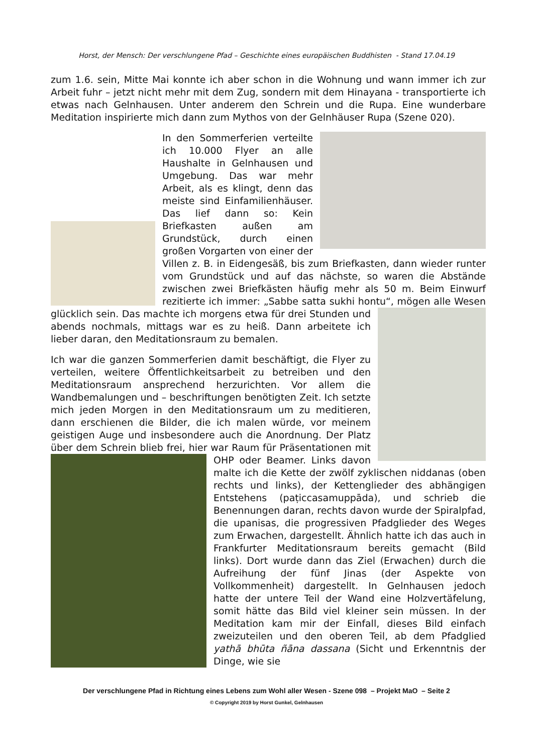Horst, der Mensch: Der verschlungene Pfad – Geschichte eines europäischen Buddhisten - Stand 17.04.19
zum 1.6. sein, Mitte Mai konnte ich aber schon in die Wohnung und wann immer ich zur Arbeit fuhr – jetzt nicht mehr mit dem Zug, sondern mit dem Hinayana - transportierte ich etwas nach Gelnhausen. Unter anderem den Schrein und die Rupa. Eine wunderbare Meditation inspirierte mich dann zum Mythos von der Gelnhäuser Rupa (Szene 020).
In den Sommerferien verteilte ich 10.000 Flyer an alle Haushalte in Gelnhausen und Umgebung. Das war mehr Arbeit, als es klingt, denn das meiste sind Einfamilienhäuser. Das lief dann so: Kein Briefkasten außen am Grundstück, durch einen großen Vorgarten von einer der Villen z. B. in Eidengesäß, bis zum Briefkasten, dann wieder runter vom Grundstück und auf das nächste, so waren die Abstände zwischen zwei Briefkästen häufig mehr als 50 m. Beim Einwurf rezitierte ich immer: „Sabbe satta sukhi hontu“, mögen alle Wesen glücklich sein. Das machte ich morgens etwa für drei Stunden und abends nochmals, mittags war es zu heiß. Dann arbeitete ich lieber daran, den Meditationsraum zu bemalen.
Ich war die ganzen Sommerferien damit beschäftigt, die Flyer zu verteilen, weitere Öffentlichkeitsarbeit zu betreiben und den Meditationsraum ansprechend herzurichten. Vor allem die Wandbemalungen und – beschriftungen benötigten Zeit. Ich setzte mich jeden Morgen in den Meditationsraum um zu meditieren, dann erschienen die Bilder, die ich malen würde, vor meinem geistigen Auge und insbesondere auch die Anordnung. Der Platz über dem Schrein blieb frei, hier war Raum für Präsentationen mit OHP oder Beamer. Links davon malte ich die Kette der zwölf zyklischen niddanas (oben rechts und links), der Kettenglieder des abhängigen Entstehens (paṭiccasamuppāda), und schrieb die Benennungen daran, rechts davon wurde der Spiralpfad, die upanisas, die progressiven Pfadglieder des Weges zum Erwachen, dargestellt. Ähnlich hatte ich das auch in Frankfurter Meditationsraum bereits gemacht (Bild links). Dort wurde dann das Ziel (Erwachen) durch die Aufreihung der fünf Jinas (der Aspekte von Vollkommenheit) dargestellt. In Gelnhausen jedoch hatte der untere Teil der Wand eine Holzvertäfelung, somit hätte das Bild viel kleiner sein müssen. In der Meditation kam mir der Einfall, dieses Bild einfach zweizuteilen und den oberen Teil, ab dem Pfadglied yathā bhūta ñāna dassana (Sicht und Erkenntnis der Dinge, wie sie
Der verschlungene Pfad in Richtung eines Lebens zum Wohl aller Wesen - Szene 098 – Projekt MaO – Seite 2
© Copyright 2019 by Horst Gunkel, Gelnhausen